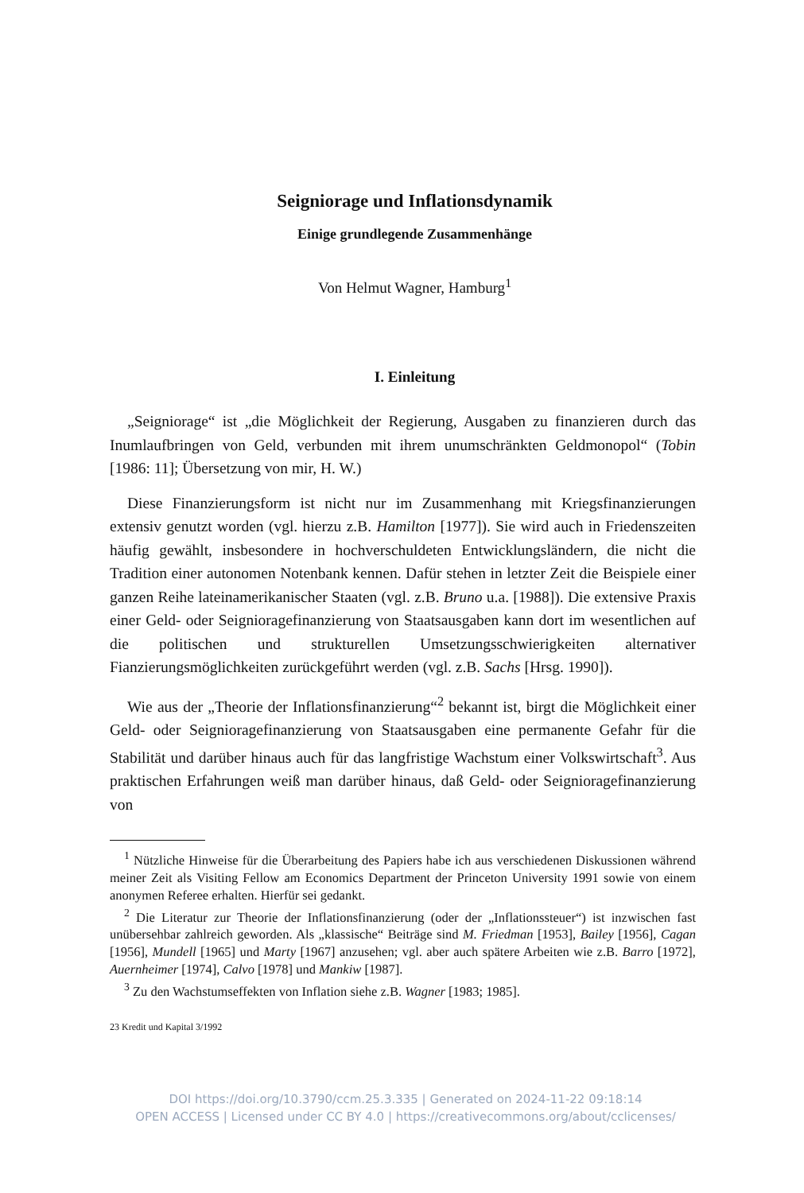Seigniorage und Inflationsdynamik
Einige grundlegende Zusammenhänge
Von Helmut Wagner, Hamburg<sup>1</sup>
I. Einleitung
„Seigniorage“ ist „die Möglichkeit der Regierung, Ausgaben zu finanzieren durch das Inumlaufbringen von Geld, verbunden mit ihrem unumschränkten Geldmonopol“ (Tobin [1986: 11]; Übersetzung von mir, H. W.)
Diese Finanzierungsform ist nicht nur im Zusammenhang mit Kriegsfinanzierungen extensiv genutzt worden (vgl. hierzu z.B. Hamilton [1977]). Sie wird auch in Friedenszeiten häufig gewählt, insbesondere in hochverschuldeten Entwicklungsländern, die nicht die Tradition einer autonomen Notenbank kennen. Dafür stehen in letzter Zeit die Beispiele einer ganzen Reihe lateinamerikanischer Staaten (vgl. z.B. Bruno u.a. [1988]). Die extensive Praxis einer Geld- oder Seigniorage­finanzierung von Staatsausgaben kann dort im wesentlichen auf die politischen und strukturellen Umsetzungsschwierigkeiten alternativer Fianzierungsmöglichkeiten zurückgeführt werden (vgl. z.B. Sachs [Hrsg. 1990]).
Wie aus der „Theorie der Inflationsfinanzierung“<sup>2</sup> bekannt ist, birgt die Möglichkeit einer Geld- oder Seigniorage­finanzierung von Staatsausgaben eine permanente Gefahr für die Stabilität und darüber hinaus auch für das langfristige Wachstum einer Volkswirtschaft<sup>3</sup>. Aus praktischen Erfahrungen weiß man darüber hinaus, daß Geld- oder Seigniorage­finanzierung von
<sup>1</sup> Nützliche Hinweise für die Überarbeitung des Papiers habe ich aus verschiedenen Diskussionen während meiner Zeit als Visiting Fellow am Economics Department der Princeton University 1991 sowie von einem anonymen Referee erhalten. Hierfür sei gedankt.
<sup>2</sup> Die Literatur zur Theorie der Inflationsfinanzierung (oder der „Inflationssteuer“) ist inzwischen fast unübersehbar zahlreich geworden. Als „klassische“ Beiträge sind M. Friedman [1953], Bailey [1956], Cagan [1956], Mundell [1965] und Marty [1967] anzusehen; vgl. aber auch spätere Arbeiten wie z.B. Barro [1972], Auernheimer [1974], Calvo [1978] und Mankiw [1987].
<sup>3</sup> Zu den Wachstumseffekten von Inflation siehe z.B. Wagner [1983; 1985].
23 Kredit und Kapital 3/1992
DOI https://doi.org/10.3790/ccm.25.3.335 | Generated on 2024-11-22 09:18:14
OPEN ACCESS | Licensed under CC BY 4.0 | https://creativecommons.org/about/cclicenses/